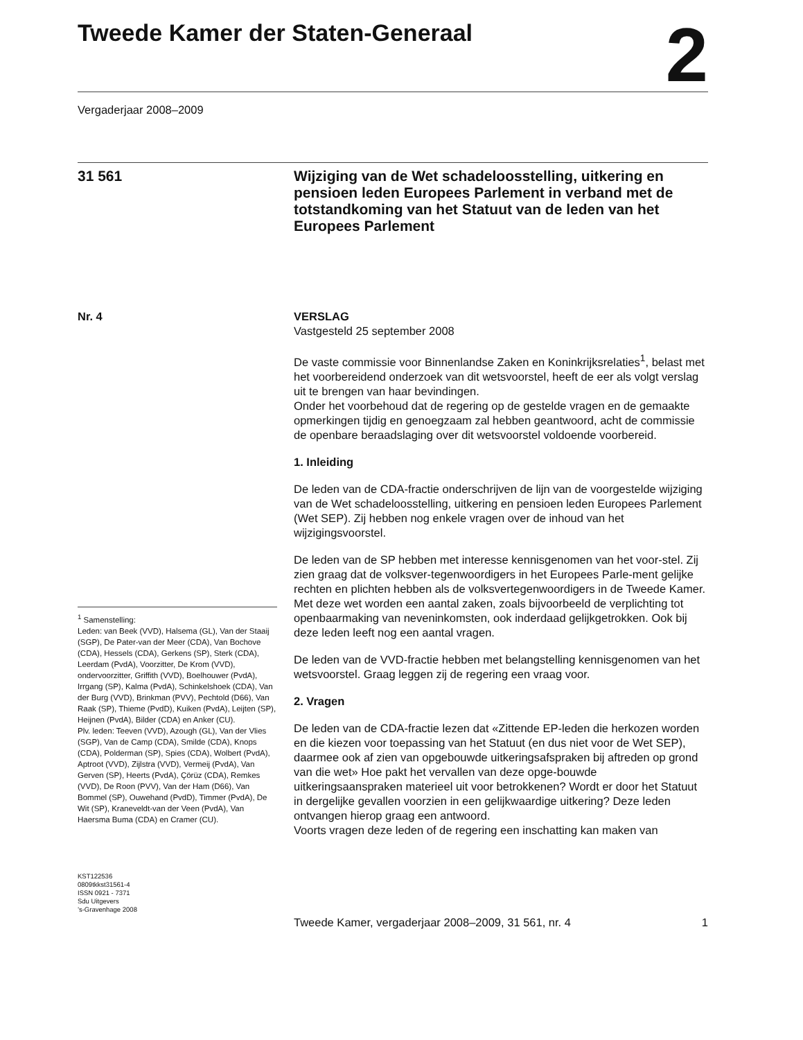Tweede Kamer der Staten-Generaal
2
Vergaderjaar 2008–2009
31 561
Wijziging van de Wet schadeloosstelling, uitkering en pensioen leden Europees Parlement in verband met de totstandkoming van het Statuut van de leden van het Europees Parlement
Nr. 4
<sup>1</sup> Samenstelling:
Leden: van Beek (VVD), Halsema (GL), Van der Staaij (SGP), De Pater-van der Meer (CDA), Van Bochove (CDA), Hessels (CDA), Gerkens (SP), Sterk (CDA), Leerdam (PvdA), Voorzitter, De Krom (VVD), ondervoorzitter, Griffith (VVD), Boelhouwer (PvdA), Irrgang (SP), Kalma (PvdA), Schinkelshoek (CDA), Van der Burg (VVD), Brinkman (PVV), Pechtold (D66), Van Raak (SP), Thieme (PvdD), Kuiken (PvdA), Leijten (SP), Heijnen (PvdA), Bilder (CDA) en Anker (CU).
Plv. leden: Teeven (VVD), Azough (GL), Van der Vlies (SGP), Van de Camp (CDA), Smilde (CDA), Knops (CDA), Polderman (SP), Spies (CDA), Wolbert (PvdA), Aptroot (VVD), Zijlstra (VVD), Vermeij (PvdA), Van Gerven (SP), Heerts (PvdA), Çörüz (CDA), Remkes (VVD), De Roon (PVV), Van der Ham (D66), Van Bommel (SP), Ouwehand (PvdD), Timmer (PvdA), De Wit (SP), Kraneveldt-van der Veen (PvdA), Van Haersma Buma (CDA) en Cramer (CU).
KST122536
0809tkkst31561-4
ISSN 0921 - 7371
Sdu Uitgevers
’s-Gravenhage 2008
VERSLAG
Vastgesteld 25 september 2008
De vaste commissie voor Binnenlandse Zaken en Koninkrijksrelaties<sup>1</sup>, belast met het voorbereidend onderzoek van dit wetsvoorstel, heeft de eer als volgt verslag uit te brengen van haar bevindingen.
Onder het voorbehoud dat de regering op de gestelde vragen en de gemaakte opmerkingen tijdig en genoegzaam zal hebben geantwoord, acht de commissie de openbare beraadslaging over dit wetsvoorstel voldoende voorbereid.
1. Inleiding
De leden van de CDA-fractie onderschrijven de lijn van de voorgestelde wijziging van de Wet schadeloosstelling, uitkering en pensioen leden Europees Parlement (Wet SEP). Zij hebben nog enkele vragen over de inhoud van het wijzigingsvoorstel.
De leden van de SP hebben met interesse kennisgenomen van het voor-stel. Zij zien graag dat de volksver-tegenwoordigers in het Europees Parle-ment gelijke rechten en plichten hebben als de volksvertegenwoordigers in de Tweede Kamer. Met deze wet worden een aantal zaken, zoals bijvoorbeeld de verplichting tot openbaarmaking van neveninkomsten, ook inderdaad gelijkgetrokken. Ook bij deze leden leeft nog een aantal vragen.
De leden van de VVD-fractie hebben met belangstelling kennisgenomen van het wetsvoorstel. Graag leggen zij de regering een vraag voor.
2. Vragen
De leden van de CDA-fractie lezen dat «Zittende EP-leden die herkozen worden en die kiezen voor toepassing van het Statuut (en dus niet voor de Wet SEP), daarmee ook af zien van opgebouwde uitkeringsafspraken bij aftreden op grond van die wet» Hoe pakt het vervallen van deze opge-bouwde uitkeringsaanspraken materieel uit voor betrokkenen? Wordt er door het Statuut in dergelijke gevallen voorzien in een gelijkwaardige uitkering? Deze leden ontvangen hierop graag een antwoord.
Voorts vragen deze leden of de regering een inschatting kan maken van
Tweede Kamer, vergaderjaar 2008–2009, 31 561, nr. 4
1